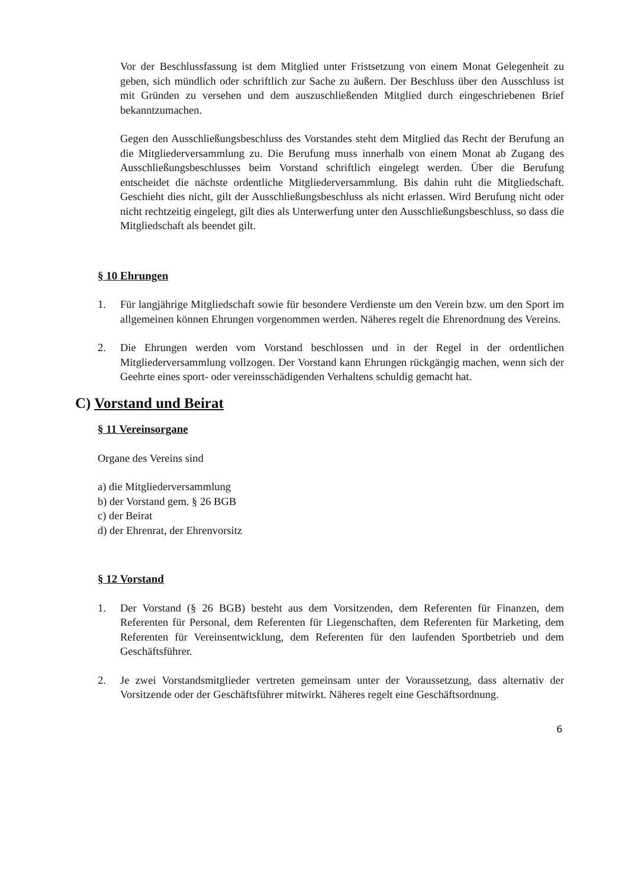Vor der Beschlussfassung ist dem Mitglied unter Fristsetzung von einem Monat Gelegenheit zu geben, sich mündlich oder schriftlich zur Sache zu äußern. Der Beschluss über den Ausschluss ist mit Gründen zu versehen und dem auszuschließenden Mitglied durch eingeschriebenen Brief bekanntzumachen.
Gegen den Ausschließungsbeschluss des Vorstandes steht dem Mitglied das Recht der Berufung an die Mitgliederversammlung zu. Die Berufung muss innerhalb von einem Monat ab Zugang des Ausschließungsbeschlusses beim Vorstand schriftlich eingelegt werden. Über die Berufung entscheidet die nächste ordentliche Mitgliederversammlung. Bis dahin ruht die Mitgliedschaft. Geschieht dies nicht, gilt der Ausschließungsbeschluss als nicht erlassen. Wird Berufung nicht oder nicht rechtzeitig eingelegt, gilt dies als Unterwerfung unter den Ausschließungsbeschluss, so dass die Mitgliedschaft als beendet gilt.
§ 10 Ehrungen
1. Für langjährige Mitgliedschaft sowie für besondere Verdienste um den Verein bzw. um den Sport im allgemeinen können Ehrungen vorgenommen werden. Näheres regelt die Ehrenordnung des Vereins.
2. Die Ehrungen werden vom Vorstand beschlossen und in der Regel in der ordentlichen Mitgliederversammlung vollzogen. Der Vorstand kann Ehrungen rückgängig machen, wenn sich der Geehrte eines sport- oder vereinsschädigenden Verhaltens schuldig gemacht hat.
C) Vorstand und Beirat
§ 11 Vereinsorgane
Organe des Vereins sind
a) die Mitgliederversammlung
b) der Vorstand gem. § 26 BGB
c) der Beirat
d) der Ehrenrat, der Ehrenvorsitz
§ 12 Vorstand
1. Der Vorstand (§ 26 BGB) besteht aus dem Vorsitzenden, dem Referenten für Finanzen, dem Referenten für Personal, dem Referenten für Liegenschaften, dem Referenten für Marketing, dem Referenten für Vereinsentwicklung, dem Referenten für den laufenden Sportbetrieb und dem Geschäftsführer.
2. Je zwei Vorstandsmitglieder vertreten gemeinsam unter der Voraussetzung, dass alternativ der Vorsitzende oder der Geschäftsführer mitwirkt. Näheres regelt eine Geschäftsordnung.
6